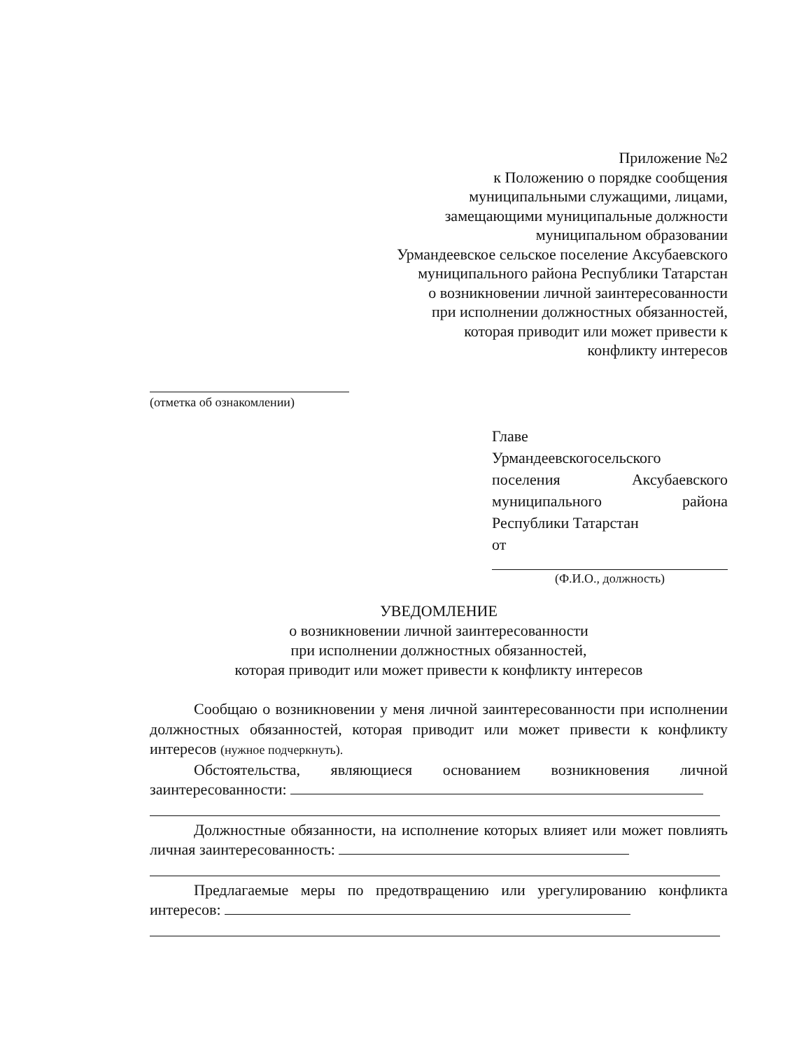Приложение №2
к Положению о порядке сообщения
муниципальными служащими, лицами,
замещающими муниципальные должности
муниципальном образовании
Урмандеевское сельское поселение Аксубаевского
муниципального района Республики Татарстан
о возникновении личной заинтересованности
при исполнении должностных обязанностей,
которая приводит или может привести к
конфликту интересов
(отметка об ознакомлении)
Главе
Урмандеевскогосельского
поселения Аксубаевского
муниципального района
Республики Татарстан
от
(Ф.И.О., должность)
УВЕДОМЛЕНИЕ
о возникновении личной заинтересованности
при исполнении должностных обязанностей,
которая приводит или может привести к конфликту интересов
Сообщаю о возникновении у меня личной заинтересованности при исполнении должностных обязанностей, которая приводит или может привести к конфликту интересов (нужное подчеркнуть).
Обстоятельства, являющиеся основанием возникновения личной заинтересованности:
Должностные обязанности, на исполнение которых влияет или может повлиять личная заинтересованность:
Предлагаемые меры по предотвращению или урегулированию конфликта интересов: